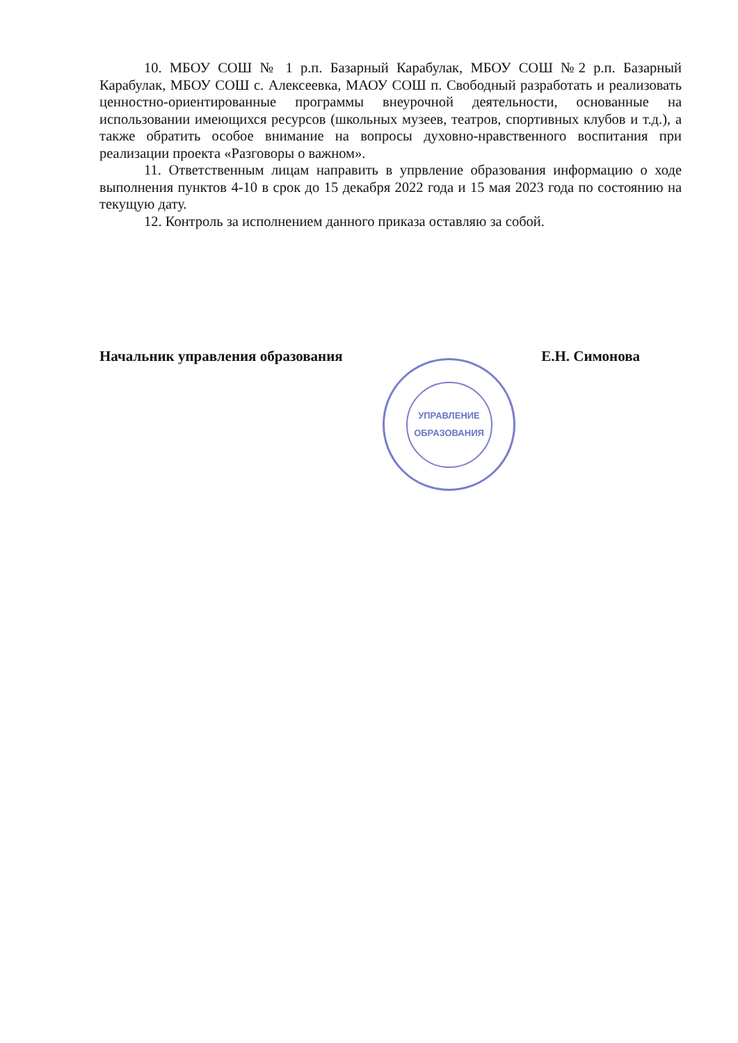10. МБОУ СОШ № 1 р.п. Базарный Карабулак, МБОУ СОШ №2 р.п. Базарный Карабулак, МБОУ СОШ с. Алексеевка, МАОУ СОШ п. Свободный разработать и реализовать ценностно-ориентированные программы внеурочной деятельности, основанные на использовании имеющихся ресурсов (школьных музеев, театров, спортивных клубов и т.д.), а также обратить особое внимание на вопросы духовно-нравственного воспитания при реализации проекта «Разговоры о важном».
11. Ответственным лицам направить в упрвление образования информацию о ходе выполнения пунктов 4-10 в срок до 15 декабря 2022 года и 15 мая 2023 года по состоянию на текущую дату.
12. Контроль за исполнением данного приказа оставляю за собой.
Начальник управления образования Е.Н. Симонова
УПРАВЛЕНИЕ
ОБРАЗОВАНИЯ